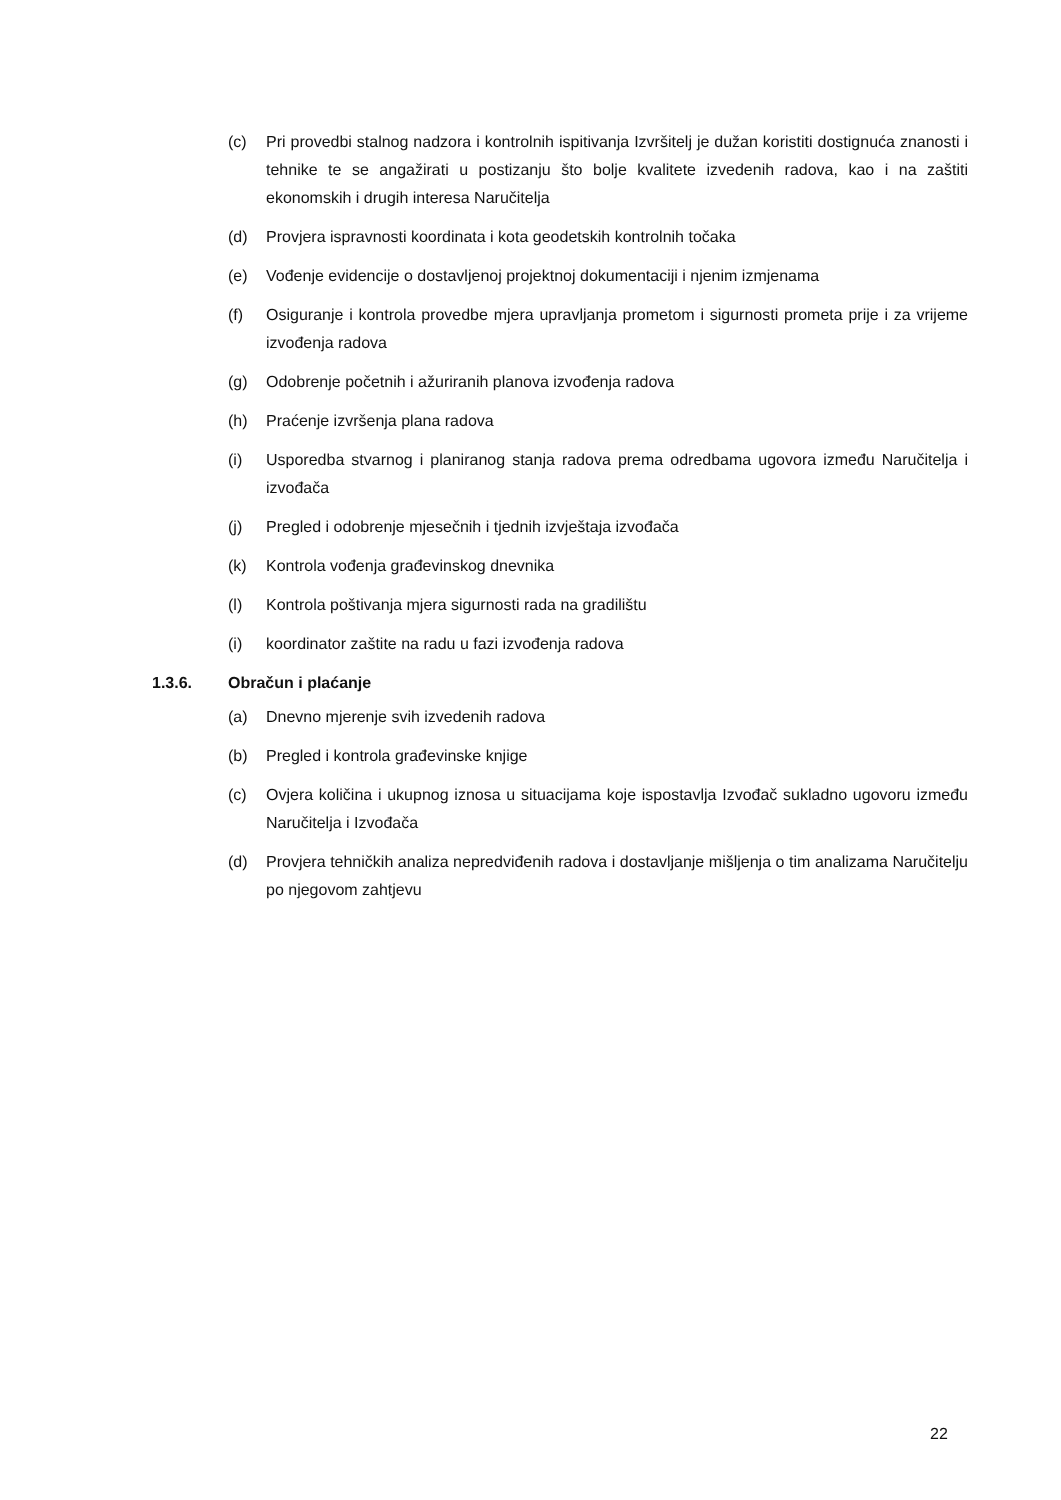(c) Pri provedbi stalnog nadzora i kontrolnih ispitivanja Izvršitelj je dužan koristiti dostignuća znanosti i tehnike te se angažirati u postizanju što bolje kvalitete izvedenih radova, kao i na zaštiti ekonomskih i drugih interesa Naručitelja
(d) Provjera ispravnosti koordinata i kota geodetskih kontrolnih točaka
(e) Vođenje evidencije o dostavljenoj projektnoj dokumentaciji i njenim izmjenama
(f) Osiguranje i kontrola provedbe mjera upravljanja prometom i sigurnosti prometa prije i za vrijeme izvođenja radova
(g) Odobrenje početnih i ažuriranih planova izvođenja radova
(h) Praćenje izvršenja plana radova
(i) Usporedba stvarnog i planiranog stanja radova prema odredbama ugovora između Naručitelja i izvođača
(j) Pregled i odobrenje mjesečnih i tjednih izvještaja izvođača
(k) Kontrola vođenja građevinskog dnevnika
(l) Kontrola poštivanja mjera sigurnosti rada na gradilištu
(i) koordinator zaštite na radu u fazi izvođenja radova
1.3.6. Obračun i plaćanje
(a) Dnevno mjerenje svih izvedenih radova
(b) Pregled i kontrola građevinske knjige
(c) Ovjera količina i ukupnog iznosa u situacijama koje ispostavlja Izvođač sukladno ugovoru između Naručitelja i Izvođača
(d) Provjera tehničkih analiza nepredviđenih radova i dostavljanje mišljenja o tim analizama Naručitelju po njegovom zahtjevu
22